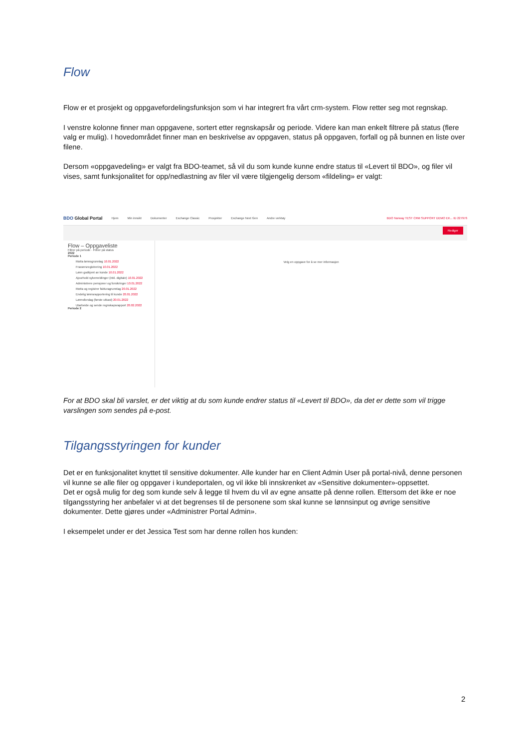Flow
Flow er et prosjekt og oppgavefordelingsfunksjon som vi har integrert fra vårt crm-system. Flow retter seg mot regnskap.
I venstre kolonne finner man oppgavene, sortert etter regnskapsår og periode. Videre kan man enkelt filtrere på status (flere valg er mulig). I hovedområdet finner man en beskrivelse av oppgaven, status på oppgaven, forfall og på bunnen en liste over filene.
Dersom «oppgavedeling» er valgt fra BDO-teamet, så vil du som kunde kunne endre status til «Levert til BDO», og filer vil vises, samt funksjonalitet for opp/nedlastning av filer vil være tilgjengelig dersom «fildeling» er valgt:
BDO Global Portal Hjem Min innsikt Dokumenter Exchange Classic Prosjekter Exchange Next Gen Andre verktøy BDO Norway TEST CRM SUPPORT DEMO EK... ID 227976
Rediger
Flow – Oppgaveliste
Filtrer på periode · Filtrer på status
2022
Periode 1
Motta lønnsgrunnlag 10.01.2022
Fraværsregistrering 10.01.2022
Lønn godkjent av kunde 10.01.2022
Ajourhold sykemeldinger (inkl. digitale) 10.01.2022
Administrere pensjoner og forsikringer 10.01.2022
Motta og registrer fakturagrunnlag 20.01.2022
Endelig lønnsrapportering til kunde 20.01.2022
Lønnsforslag (første utkast) 20.01.2022
Utarbeide og sende regnskapsrapport 20.02.2022
Periode 2
Velg en oppgave for å se mer informasjon
For at BDO skal bli varslet, er det viktig at du som kunde endrer status til «Levert til BDO», da det er dette som vil trigge varslingen som sendes på e-post.
Tilgangsstyringen for kunder
Det er en funksjonalitet knyttet til sensitive dokumenter. Alle kunder har en Client Admin User på portal-nivå, denne personen vil kunne se alle filer og oppgaver i kundeportalen, og vil ikke bli innskrenket av «Sensitive dokumenter»-oppsettet.
Det er også mulig for deg som kunde selv å legge til hvem du vil av egne ansatte på denne rollen. Ettersom det ikke er noe tilgangsstyring her anbefaler vi at det begrenses til de personene som skal kunne se lønnsinput og øvrige sensitive dokumenter. Dette gjøres under «Administrer Portal Admin».
I eksempelet under er det Jessica Test som har denne rollen hos kunden:
2